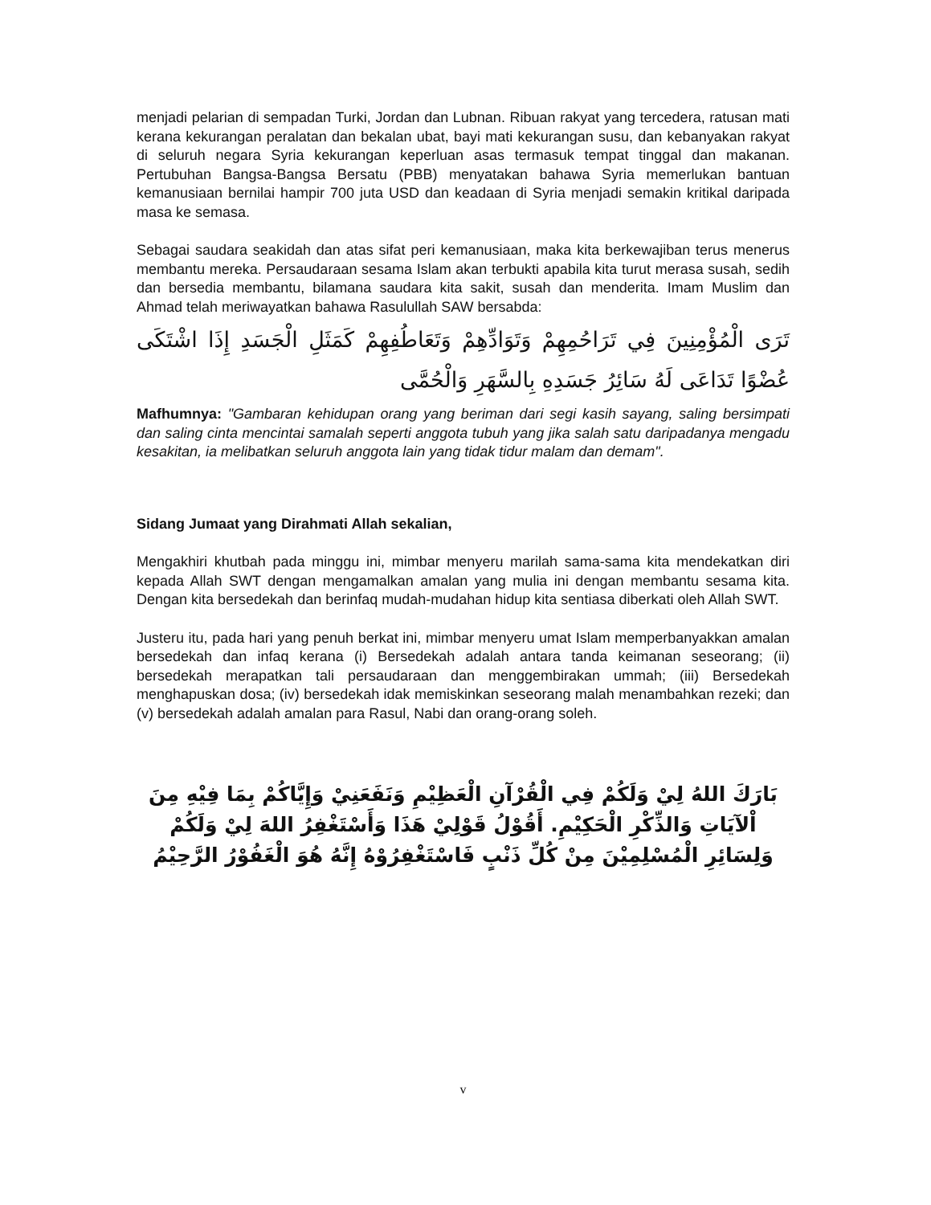menjadi pelarian di sempadan Turki, Jordan dan Lubnan. Ribuan rakyat yang tercedera, ratusan mati kerana kekurangan peralatan dan bekalan ubat, bayi mati kekurangan susu, dan kebanyakan rakyat di seluruh negara Syria kekurangan keperluan asas termasuk tempat tinggal dan makanan. Pertubuhan Bangsa-Bangsa Bersatu (PBB) menyatakan bahawa Syria memerlukan bantuan kemanusiaan bernilai hampir 700 juta USD dan keadaan di Syria menjadi semakin kritikal daripada masa ke semasa.
Sebagai saudara seakidah dan atas sifat peri kemanusiaan, maka kita berkewajiban terus menerus membantu mereka. Persaudaraan sesama Islam akan terbukti apabila kita turut merasa susah, sedih dan bersedia membantu, bilamana saudara kita sakit, susah dan menderita. Imam Muslim dan Ahmad telah meriwayatkan bahawa Rasulullah SAW bersabda:
تَرَى الْمُؤْمِنِينَ فِي تَرَاحُمِهِمْ وَتَوَادِّهِمْ وَتَعَاطُفِهِمْ كَمَثَلِ الْجَسَدِ إِذَا اشْتَكَى عُضْوًا تَدَاعَى لَهُ سَائِرُ جَسَدِهِ بِالسَّهَرِ وَالْحُمَّى
Mafhumnya: "Gambaran kehidupan orang yang beriman dari segi kasih sayang, saling bersimpati dan saling cinta mencintai samalah seperti anggota tubuh yang jika salah satu daripadanya mengadu kesakitan, ia melibatkan seluruh anggota lain yang tidak tidur malam dan demam".
Sidang Jumaat yang Dirahmati Allah sekalian,
Mengakhiri khutbah pada minggu ini, mimbar menyeru marilah sama-sama kita mendekatkan diri kepada Allah SWT dengan mengamalkan amalan yang mulia ini dengan membantu sesama kita. Dengan kita bersedekah dan berinfaq mudah-mudahan hidup kita sentiasa diberkati oleh Allah SWT.
Justeru itu, pada hari yang penuh berkat ini, mimbar menyeru umat Islam memperbanyakkan amalan bersedekah dan infaq kerana (i) Bersedekah adalah antara tanda keimanan seseorang; (ii) bersedekah merapatkan tali persaudaraan dan menggembirakan ummah; (iii) Bersedekah menghapuskan dosa; (iv) bersedekah idak memiskinkan seseorang malah menambahkan rezeki; dan (v) bersedekah adalah amalan para Rasul, Nabi dan orang-orang soleh.
بَارَكَ اللهُ لِيْ وَلَكُمْ فِي الْقُرْآنِ الْعَظِيْمِ وَنَفَعَنِيْ وَإِيَّاكُمْ بِمَا فِيْهِ مِنَ اْلآيَاتِ وَالذِّكْرِ الْحَكِيْمِ. أَقُوْلُ قَوْلِيْ هَذَا وَأَسْتَغْفِرُ اللهَ لِيْ وَلَكُمْ وَلِسَائِرِ الْمُسْلِمِيْنَ مِنْ كُلِّ ذَنْبٍ فَاسْتَغْفِرُوْهُ إِنَّهُ هُوَ الْغَفُوْرُ الرَّحِيْمُ
v